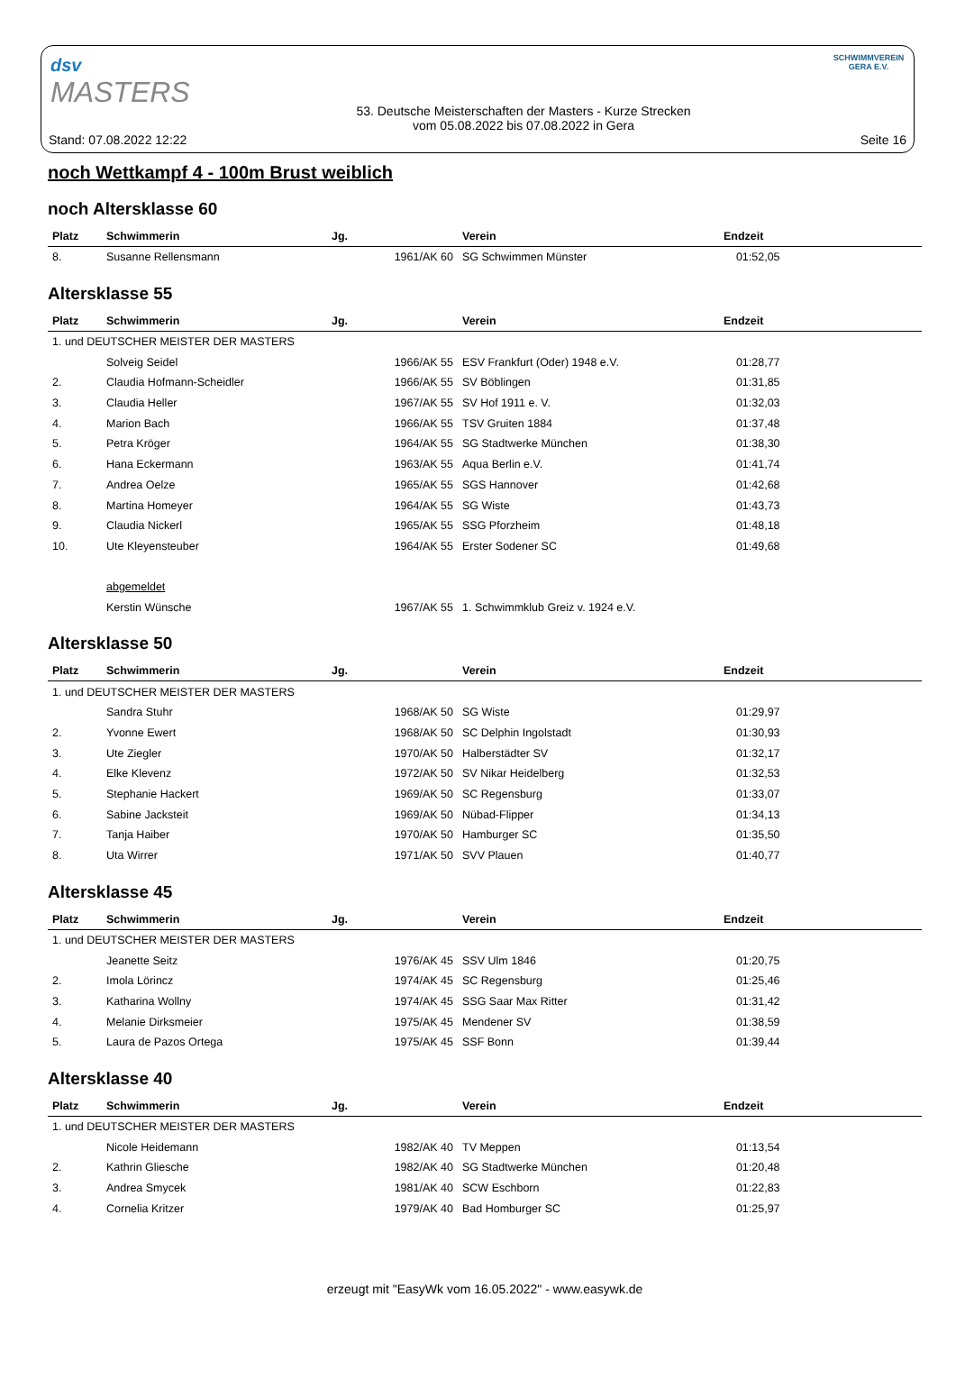dsv
MASTERS
SCHWIMMVEREIN
GERA E.V.
Stand: 07.08.2022 12:22
53. Deutsche Meisterschaften der Masters - Kurze Strecken
vom 05.08.2022 bis 07.08.2022 in Gera
Seite 16
noch Wettkampf 4 - 100m Brust weiblich
noch Altersklasse 60
| Platz | Schwimmerin | Jg. | | Verein | Endzeit |
| --- | --- | --- | --- | --- | --- |
| 8. | Susanne Rellensmann | 1961/AK 60 | | SG Schwimmen Münster | 01:52,05 |
Altersklasse 55
| Platz | Schwimmerin | Jg. | | Verein | Endzeit |
| --- | --- | --- | --- | --- | --- |
| 1. und DEUTSCHER MEISTER DER MASTERS | | | | | |
| | Solveig Seidel | 1966/AK 55 | | ESV Frankfurt (Oder) 1948 e.V. | 01:28,77 |
| 2. | Claudia Hofmann-Scheidler | 1966/AK 55 | | SV Böblingen | 01:31,85 |
| 3. | Claudia Heller | 1967/AK 55 | | SV Hof 1911 e. V. | 01:32,03 |
| 4. | Marion Bach | 1966/AK 55 | | TSV Gruiten 1884 | 01:37,48 |
| 5. | Petra Kröger | 1964/AK 55 | | SG Stadtwerke München | 01:38,30 |
| 6. | Hana Eckermann | 1963/AK 55 | | Aqua Berlin e.V. | 01:41,74 |
| 7. | Andrea Oelze | 1965/AK 55 | | SGS Hannover | 01:42,68 |
| 8. | Martina Homeyer | 1964/AK 55 | | SG Wiste | 01:43,73 |
| 9. | Claudia Nickerl | 1965/AK 55 | | SSG Pforzheim | 01:48,18 |
| 10. | Ute Kleyensteuber | 1964/AK 55 | | Erster Sodener SC | 01:49,68 |
| | abgemeldet | | | | |
| | Kerstin Wünsche | 1967/AK 55 | | 1. Schwimmklub Greiz v. 1924 e.V. | |
Altersklasse 50
| Platz | Schwimmerin | Jg. | | Verein | Endzeit |
| --- | --- | --- | --- | --- | --- |
| 1. und DEUTSCHER MEISTER DER MASTERS | | | | | |
| | Sandra Stuhr | 1968/AK 50 | | SG Wiste | 01:29,97 |
| 2. | Yvonne Ewert | 1968/AK 50 | | SC Delphin Ingolstadt | 01:30,93 |
| 3. | Ute Ziegler | 1970/AK 50 | | Halberstädter SV | 01:32,17 |
| 4. | Elke Klevenz | 1972/AK 50 | | SV Nikar Heidelberg | 01:32,53 |
| 5. | Stephanie Hackert | 1969/AK 50 | | SC Regensburg | 01:33,07 |
| 6. | Sabine Jacksteit | 1969/AK 50 | | Nübad-Flipper | 01:34,13 |
| 7. | Tanja Haiber | 1970/AK 50 | | Hamburger SC | 01:35,50 |
| 8. | Uta Wirrer | 1971/AK 50 | | SVV Plauen | 01:40,77 |
Altersklasse 45
| Platz | Schwimmerin | Jg. | | Verein | Endzeit |
| --- | --- | --- | --- | --- | --- |
| 1. und DEUTSCHER MEISTER DER MASTERS | | | | | |
| | Jeanette Seitz | 1976/AK 45 | | SSV Ulm 1846 | 01:20,75 |
| 2. | Imola Lörincz | 1974/AK 45 | | SC Regensburg | 01:25,46 |
| 3. | Katharina Wollny | 1974/AK 45 | | SSG Saar Max Ritter | 01:31,42 |
| 4. | Melanie Dirksmeier | 1975/AK 45 | | Mendener SV | 01:38,59 |
| 5. | Laura de Pazos Ortega | 1975/AK 45 | | SSF Bonn | 01:39,44 |
Altersklasse 40
| Platz | Schwimmerin | Jg. | | Verein | Endzeit |
| --- | --- | --- | --- | --- | --- |
| 1. und DEUTSCHER MEISTER DER MASTERS | | | | | |
| | Nicole Heidemann | 1982/AK 40 | | TV Meppen | 01:13,54 |
| 2. | Kathrin Gliesche | 1982/AK 40 | | SG Stadtwerke München | 01:20,48 |
| 3. | Andrea Smycek | 1981/AK 40 | | SCW Eschborn | 01:22,83 |
| 4. | Cornelia Kritzer | 1979/AK 40 | | Bad Homburger SC | 01:25,97 |
erzeugt mit "EasyWk vom 16.05.2022" - www.easywk.de